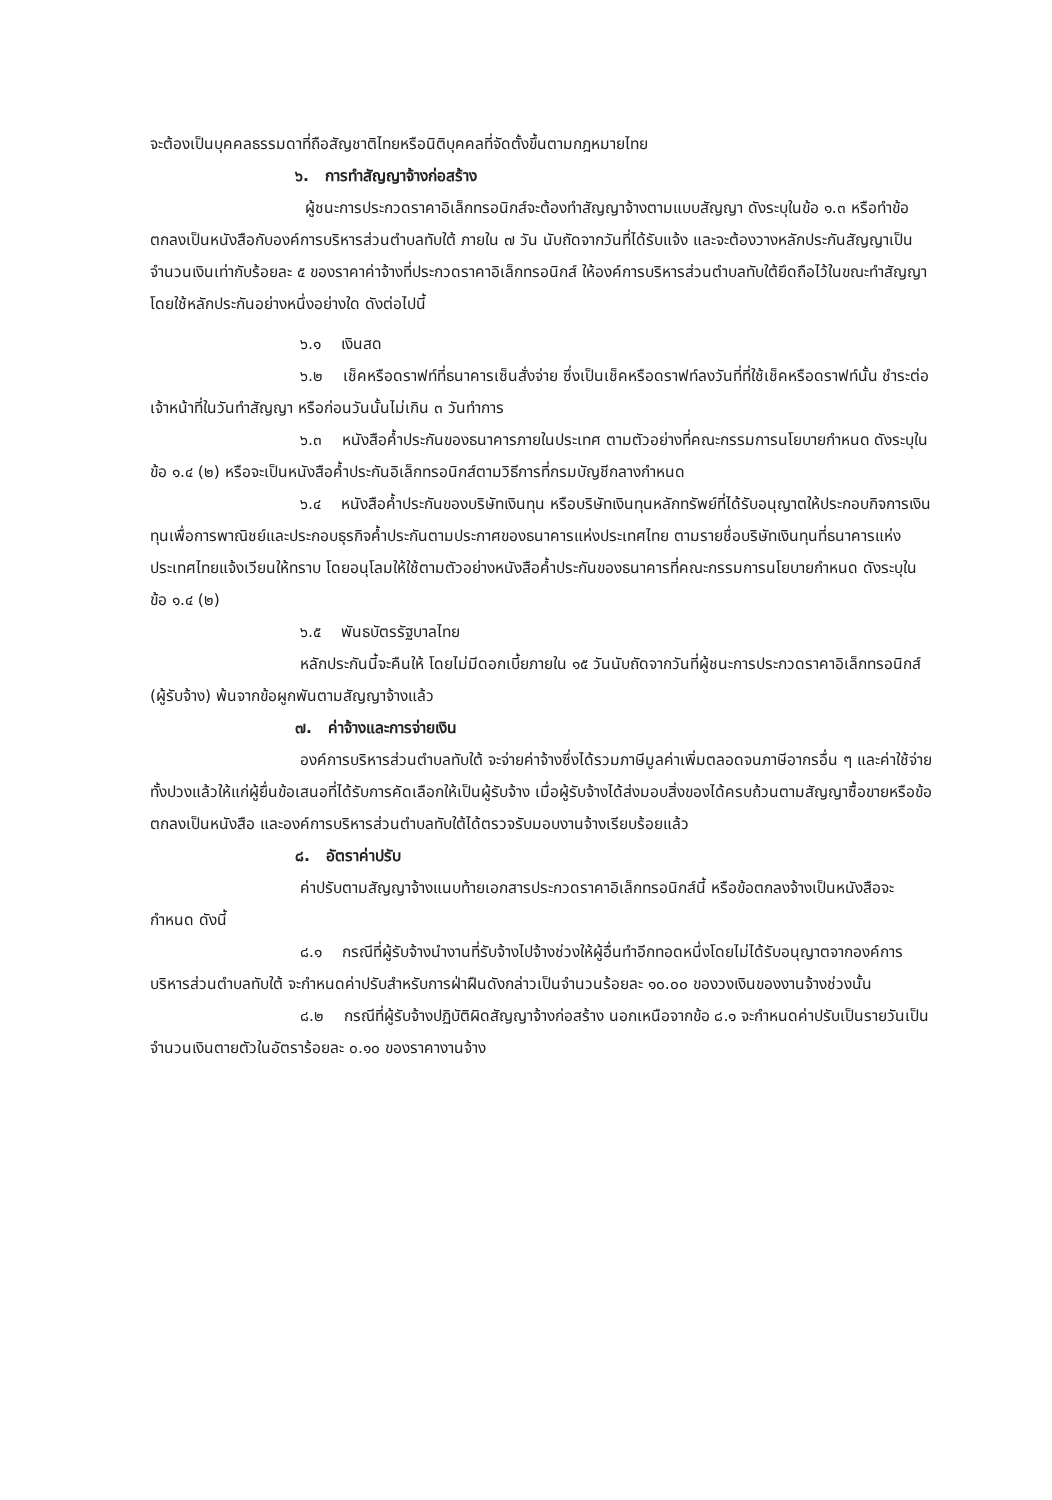จะต้องเป็นบุคคลธรรมดาที่ถือสัญชาติไทยหรือนิติบุคคลที่จัดตั้งขึ้นตามกฎหมายไทย
๖. การทำสัญญาจ้างก่อสร้าง
ผู้ชนะการประกวดราคาอิเล็กทรอนิกส์จะต้องทำสัญญาจ้างตามแบบสัญญา ดังระบุในข้อ ๑.๓ หรือทำข้อตกลงเป็นหนังสือกับองค์การบริหารส่วนตำบลทับใต้ ภายใน ๗ วัน นับถัดจากวันที่ได้รับแจ้ง และจะต้องวางหลักประกันสัญญาเป็นจำนวนเงินเท่ากับร้อยละ ๕ ของราคาค่าจ้างที่ประกวดราคาอิเล็กทรอนิกส์ ให้องค์การบริหารส่วนตำบลทับใต้ยึดถือไว้ในขณะทำสัญญาโดยใช้หลักประกันอย่างหนึ่งอย่างใด ดังต่อไปนี้
๖.๑ เงินสด
๖.๒ เช็คหรือดราฟท์ที่ธนาคารเซ็นสั่งจ่าย ซึ่งเป็นเช็คหรือดราฟท์ลงวันที่ที่ใช้เช็คหรือดราฟท์นั้น ชำระต่อเจ้าหน้าที่ในวันทำสัญญา หรือก่อนวันนั้นไม่เกิน ๓ วันทำการ
๖.๓ หนังสือค้ำประกันของธนาคารภายในประเทศ ตามตัวอย่างที่คณะกรรมการนโยบายกำหนด ดังระบุในข้อ ๑.๔ (๒) หรือจะเป็นหนังสือค้ำประกันอิเล็กทรอนิกส์ตามวิธีการที่กรมบัญชีกลางกำหนด
๖.๔ หนังสือค้ำประกันของบริษัทเงินทุน หรือบริษัทเงินทุนหลักทรัพย์ที่ได้รับอนุญาตให้ประกอบกิจการเงินทุนเพื่อการพาณิชย์และประกอบธุรกิจค้ำประกันตามประกาศของธนาคารแห่งประเทศไทย ตามรายชื่อบริษัทเงินทุนที่ธนาคารแห่งประเทศไทยแจ้งเวียนให้ทราบ โดยอนุโลมให้ใช้ตามตัวอย่างหนังสือค้ำประกันของธนาคารที่คณะกรรมการนโยบายกำหนด ดังระบุในข้อ ๑.๔ (๒)
๖.๕ พันธบัตรรัฐบาลไทย
หลักประกันนี้จะคืนให้ โดยไม่มีดอกเบี้ยภายใน ๑๕ วันนับถัดจากวันที่ผู้ชนะการประกวดราคาอิเล็กทรอนิกส์ (ผู้รับจ้าง) พ้นจากข้อผูกพันตามสัญญาจ้างแล้ว
๗. ค่าจ้างและการจ่ายเงิน
องค์การบริหารส่วนตำบลทับใต้ จะจ่ายค่าจ้างซึ่งได้รวมภาษีมูลค่าเพิ่มตลอดจนภาษีอากรอื่น ๆ และค่าใช้จ่ายทั้งปวงแล้วให้แก่ผู้ยื่นข้อเสนอที่ได้รับการคัดเลือกให้เป็นผู้รับจ้าง เมื่อผู้รับจ้างได้ส่งมอบสิ่งของได้ครบถ้วนตามสัญญาซื้อขายหรือข้อตกลงเป็นหนังสือ และองค์การบริหารส่วนตำบลทับใต้ได้ตรวจรับมอบงานจ้างเรียบร้อยแล้ว
๘. อัตราค่าปรับ
ค่าปรับตามสัญญาจ้างแนบท้ายเอกสารประกวดราคาอิเล็กทรอนิกส์นี้ หรือข้อตกลงจ้างเป็นหนังสือจะกำหนด ดังนี้
๘.๑ กรณีที่ผู้รับจ้างนำงานที่รับจ้างไปจ้างช่วงให้ผู้อื่นทำอีกทอดหนึ่งโดยไม่ได้รับอนุญาตจากองค์การบริหารส่วนตำบลทับใต้ จะกำหนดค่าปรับสำหรับการฝ่าฝืนดังกล่าวเป็นจำนวนร้อยละ ๑๐.๐๐ ของวงเงินของงานจ้างช่วงนั้น
๘.๒ กรณีที่ผู้รับจ้างปฏิบัติผิดสัญญาจ้างก่อสร้าง นอกเหนือจากข้อ ๘.๑ จะกำหนดค่าปรับเป็นรายวันเป็นจำนวนเงินตายตัวในอัตราร้อยละ ๐.๑๐ ของราคางานจ้าง